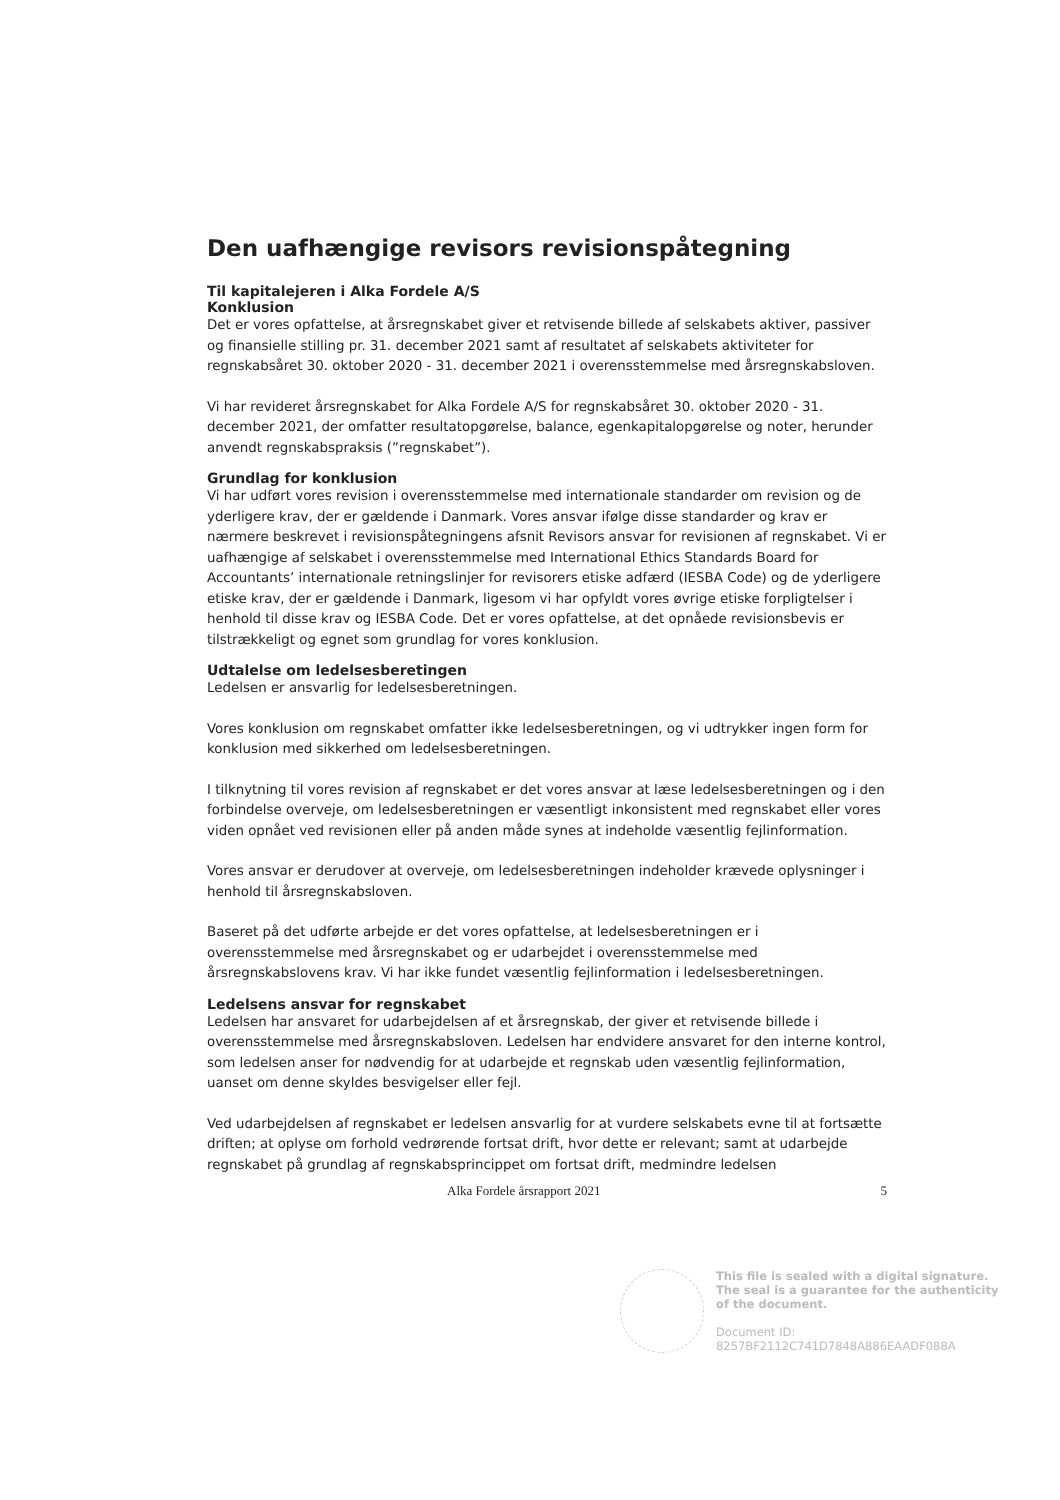Den uafhængige revisors revisionspåtegning
Til kapitalejeren i Alka Fordele A/S
Konklusion
Det er vores opfattelse, at årsregnskabet giver et retvisende billede af selskabets aktiver, passiver og finansielle stilling pr. 31. december 2021 samt af resultatet af selskabets aktiviteter for regnskabsåret 30. oktober 2020 - 31. december 2021 i overensstemmelse med årsregnskabsloven.
Vi har revideret årsregnskabet for Alka Fordele A/S for regnskabsåret 30. oktober 2020 - 31. december 2021, der omfatter resultatopgørelse, balance, egenkapitalopgørelse og noter, herunder anvendt regnskabspraksis (”regnskabet”).
Grundlag for konklusion
Vi har udført vores revision i overensstemmelse med internationale standarder om revision og de yderligere krav, der er gældende i Danmark. Vores ansvar ifølge disse standarder og krav er nærmere beskrevet i revisionspåtegningens afsnit Revisors ansvar for revisionen af regnskabet. Vi er uafhængige af selskabet i overensstemmelse med International Ethics Standards Board for Accountants’ internationale retningslinjer for revisorers etiske adfærd (IESBA Code) og de yderligere etiske krav, der er gældende i Danmark, ligesom vi har opfyldt vores øvrige etiske forpligtelser i henhold til disse krav og IESBA Code. Det er vores opfattelse, at det opnåede revisionsbevis er tilstrækkeligt og egnet som grundlag for vores konklusion.
Udtalelse om ledelsesberetingen
Ledelsen er ansvarlig for ledelsesberetningen.
Vores konklusion om regnskabet omfatter ikke ledelsesberetningen, og vi udtrykker ingen form for konklusion med sikkerhed om ledelsesberetningen.
I tilknytning til vores revision af regnskabet er det vores ansvar at læse ledelsesberetningen og i den forbindelse overveje, om ledelsesberetningen er væsentligt inkonsistent med regnskabet eller vores viden opnået ved revisionen eller på anden måde synes at indeholde væsentlig fejlinformation.
Vores ansvar er derudover at overveje, om ledelsesberetningen indeholder krævede oplysninger i henhold til årsregnskabsloven.
Baseret på det udførte arbejde er det vores opfattelse, at ledelsesberetningen er i overensstemmelse med årsregnskabet og er udarbejdet i overensstemmelse med årsregnskabslovens krav. Vi har ikke fundet væsentlig fejlinformation i ledelsesberetningen.
Ledelsens ansvar for regnskabet
Ledelsen har ansvaret for udarbejdelsen af et årsregnskab, der giver et retvisende billede i overensstemmelse med årsregnskabsloven. Ledelsen har endvidere ansvaret for den interne kontrol, som ledelsen anser for nødvendig for at udarbejde et regnskab uden væsentlig fejlinformation, uanset om denne skyldes besvigelser eller fejl.
Ved udarbejdelsen af regnskabet er ledelsen ansvarlig for at vurdere selskabets evne til at fortsætte driften; at oplyse om forhold vedrørende fortsat drift, hvor dette er relevant; samt at udarbejde regnskabet på grundlag af regnskabsprincippet om fortsat drift, medmindre ledelsen
Alka Fordele årsrapport 2021 5
This file is sealed with a digital signature.
The seal is a guarantee for the authenticity
of the document.
Document ID:
8257BF2112C741D7848A886EAADF088A